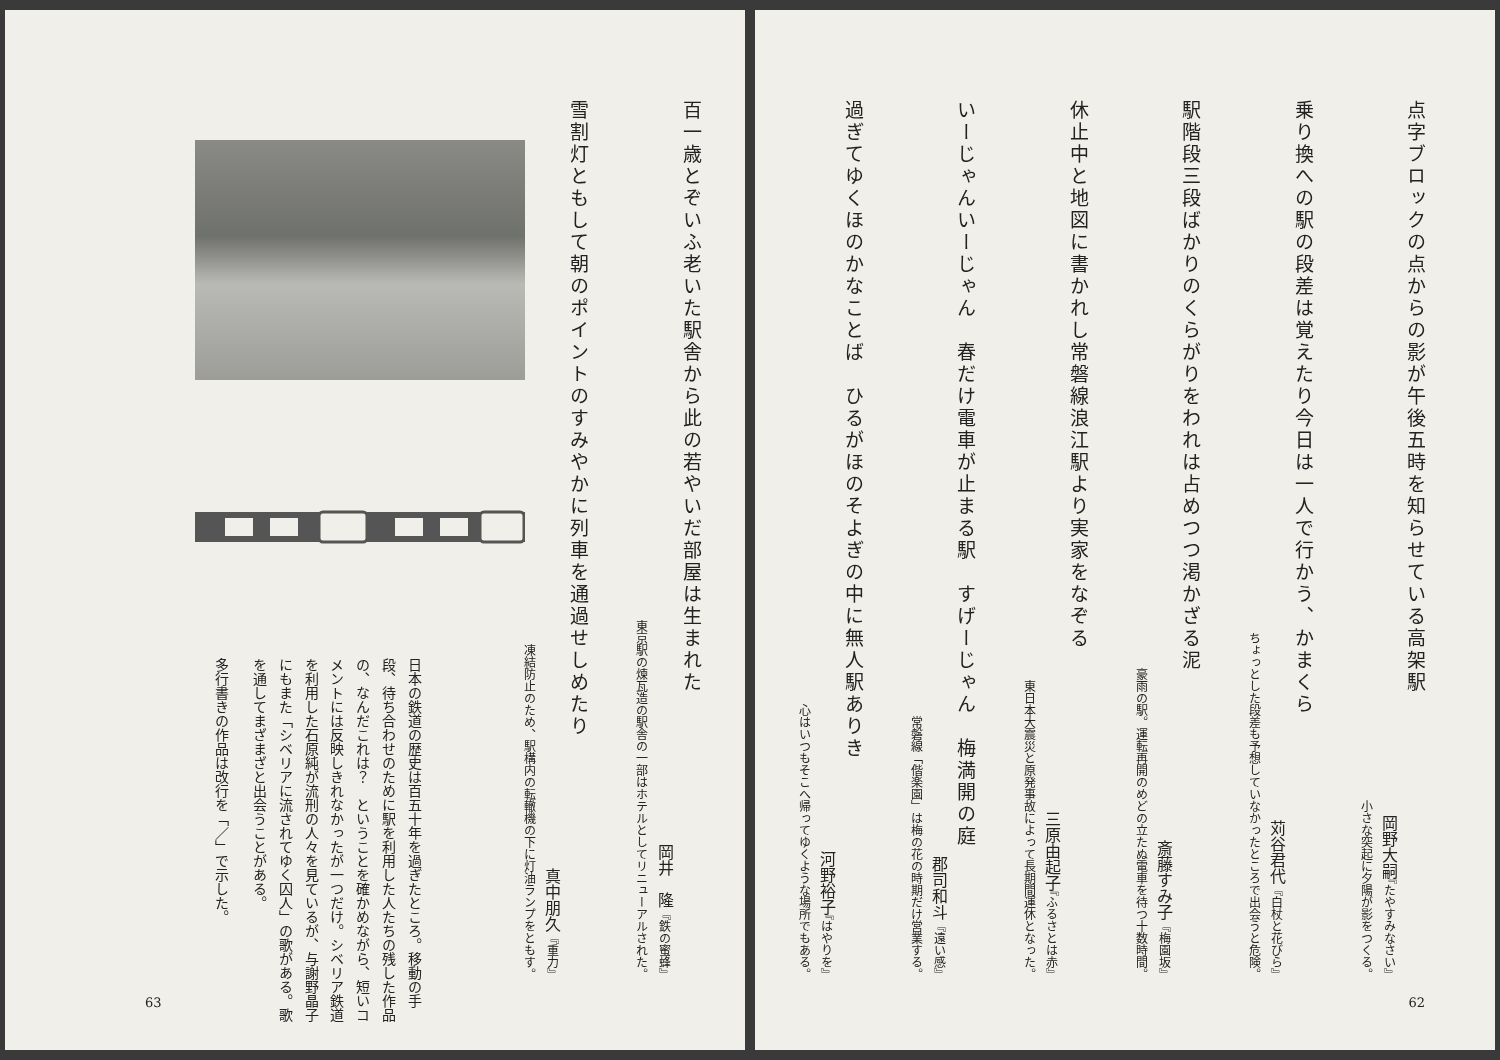点字ブロックの点からの影が午後五時を知らせている高架駅
岡野大嗣『たやすみなさい』
小さな突起に夕陽が影をつくる。
乗り換への駅の段差は覚えたり今日は一人で行かう、かまくら
苅谷君代『白杖と花びら』
ちょっとした段差も予想していなかったところで出会うと危険。
駅階段三段ばかりのくらがりをわれは占めつつ渇かざる泥
斎藤すみ子『梅園坂』
豪雨の駅。運転再開のめどの立たぬ電車を待つ十数時間。
休止中と地図に書かれし常磐線浪江駅より実家をなぞる
三原由起子『ふるさとは赤』
東日本大震災と原発事故によって長期間運休となった。
いーじゃんいーじゃん　春だけ電車が止まる駅　すげーじゃん　梅満開の庭
郡司和斗『遠い感』
常磐線「偕楽園」は梅の花の時期だけ営業する。
過ぎてゆくほのかなことば　ひるがほのそよぎの中に無人駅ありき
河野裕子『はやりを』
心はいつもそこへ帰ってゆくような場所でもある。
62
百一歳とぞいふ老いた駅舎から此の若やいだ部屋は生まれた
岡井　隆『鉄の蜜蜂』
東京駅の煉瓦造の駅舎の一部はホテルとしてリニューアルされた。
雪割灯ともして朝のポイントのすみやかに列車を通過せしめたり
真中朋久『重力』
凍結防止のため、駅構内の転轍機の下に灯油ランプをともす。
日本の鉄道の歴史は百五十年を過ぎたところ。移動の手段、待ち合わせのために駅を利用した人たちの残した作品の、なんだこれは？　ということを確かめながら、短いコメントには反映しきれなかったが一つだけ。シベリア鉄道を利用した石原純が流刑の人々を見ているが、与謝野晶子にもまた「シベリアに流されてゆく囚人」の歌がある。歌を通してまざまざと出会うことがある。
多行書きの作品は改行を「／」で示した。
63